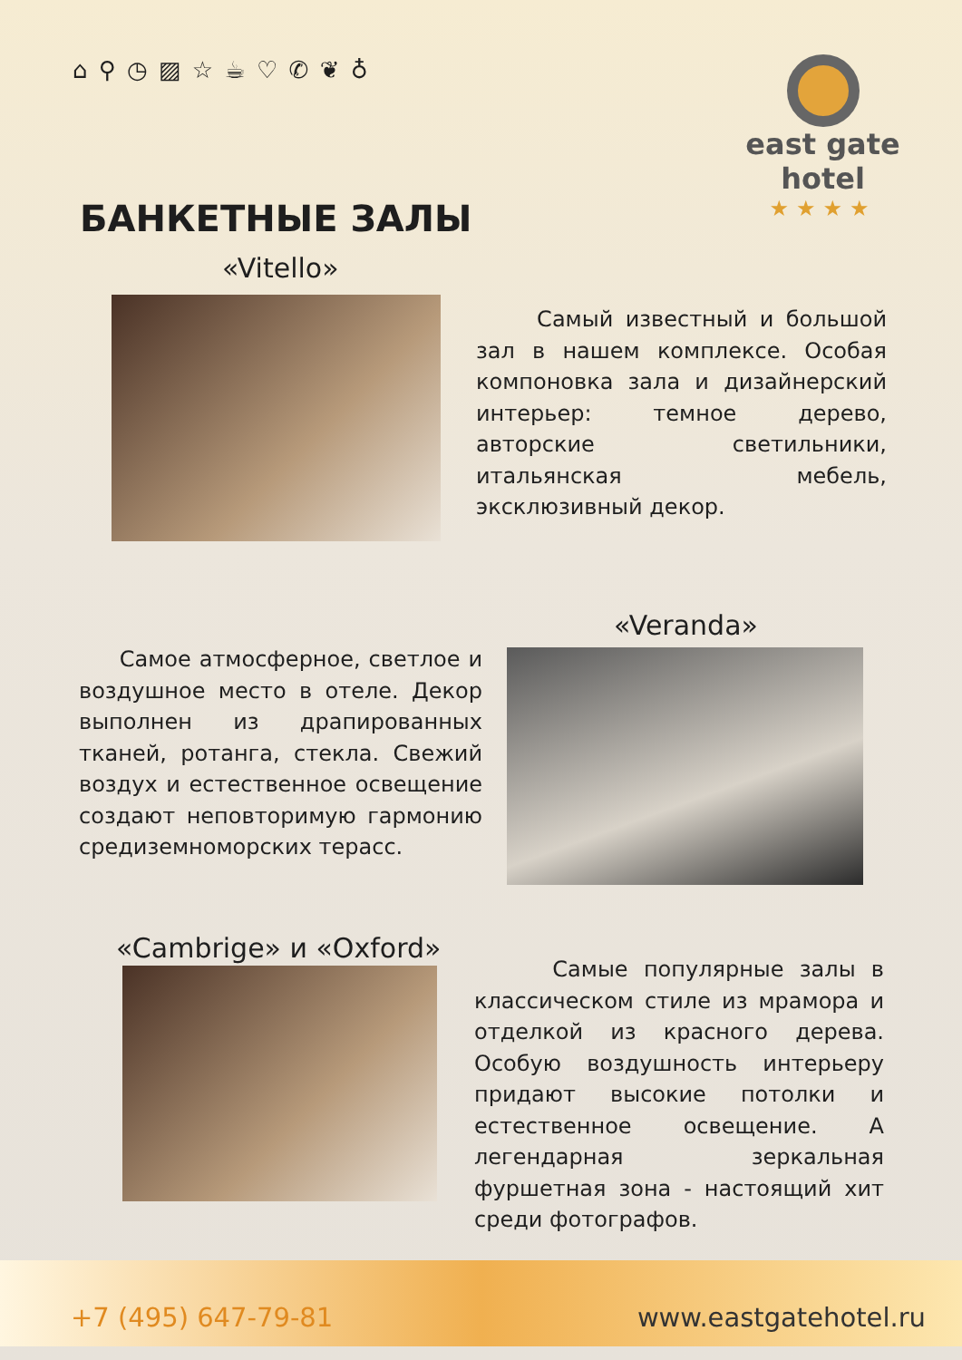⌂ ⚲ ◷ ▨ ☆ ☕ ♡ ✆ ❦ ♁
east gate
hotel
★★★★
БАНКЕТНЫЕ ЗАЛЫ
«Vitello»
Самый известный и большой зал в нашем комплексе. Особая компоновка зала и дизайнерский интерьер: темное дерево, авторские светильники, итальянская мебель, эксклюзивный декор.
«Veranda»
Самое атмосферное, светлое и воздушное место в отеле. Декор выполнен из драпированных тканей, ротанга, стекла. Свежий воздух и естественное освещение создают неповторимую гармонию средиземноморских терасс.
«Cambrige» и «Oxford»
Самые популярные залы в классическом стиле из мрамора и отделкой из красного дерева. Особую воздушность интерьеру придают высокие потолки и естественное освещение. А легендарная зеркальная фуршетная зона - настоящий хит среди фотографов.
+7 (495) 647-79-81 www.eastgatehotel.ru